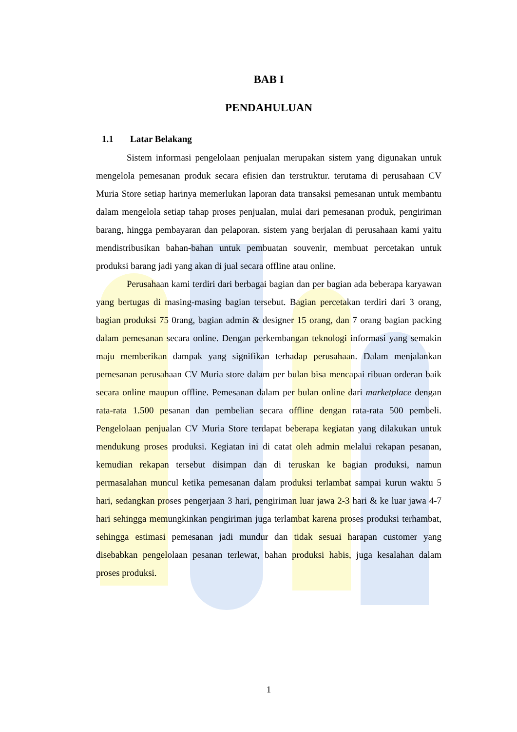BAB I
PENDAHULUAN
1.1 Latar Belakang
Sistem informasi pengelolaan penjualan merupakan sistem yang digunakan untuk mengelola pemesanan produk secara efisien dan terstruktur. terutama di perusahaan CV Muria Store setiap harinya memerlukan laporan data transaksi pemesanan untuk membantu dalam mengelola setiap tahap proses penjualan, mulai dari pemesanan produk, pengiriman barang, hingga pembayaran dan pelaporan. sistem yang berjalan di perusahaan kami yaitu mendistribusikan bahan-bahan untuk pembuatan souvenir, membuat percetakan untuk produksi barang jadi yang akan di jual secara offline atau online.
Perusahaan kami terdiri dari berbagai bagian dan per bagian ada beberapa karyawan yang bertugas di masing-masing bagian tersebut. Bagian percetakan terdiri dari 3 orang, bagian produksi 75 0rang, bagian admin & designer 15 orang, dan 7 orang bagian packing dalam pemesanan secara online. Dengan perkembangan teknologi informasi yang semakin maju memberikan dampak yang signifikan terhadap perusahaan. Dalam menjalankan pemesanan perusahaan CV Muria store dalam per bulan bisa mencapai ribuan orderan baik secara online maupun offline. Pemesanan dalam per bulan online dari marketplace dengan rata-rata 1.500 pesanan dan pembelian secara offline dengan rata-rata 500 pembeli. Pengelolaan penjualan CV Muria Store terdapat beberapa kegiatan yang dilakukan untuk mendukung proses produksi. Kegiatan ini di catat oleh admin melalui rekapan pesanan, kemudian rekapan tersebut disimpan dan di teruskan ke bagian produksi, namun permasalahan muncul ketika pemesanan dalam produksi terlambat sampai kurun waktu 5 hari, sedangkan proses pengerjaan 3 hari, pengiriman luar jawa 2-3 hari & ke luar jawa 4-7 hari sehingga memungkinkan pengiriman juga terlambat karena proses produksi terhambat, sehingga estimasi pemesanan jadi mundur dan tidak sesuai harapan customer yang disebabkan pengelolaan pesanan terlewat, bahan produksi habis, juga kesalahan dalam proses produksi.
1